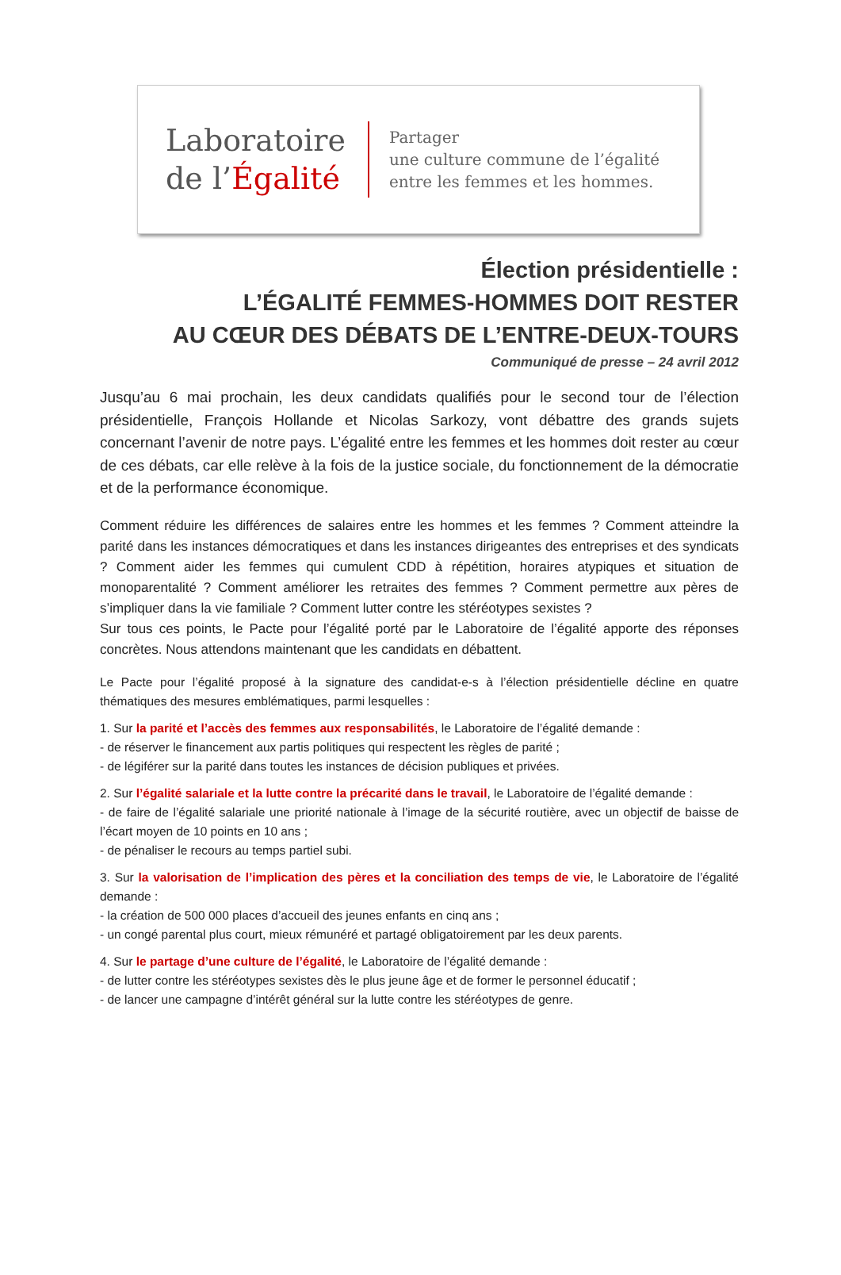Laboratoire
de l’Égalité
Partager
une culture commune de l’égalité
entre les femmes et les hommes.
Élection présidentielle :
L’ÉGALITÉ FEMMES-HOMMES DOIT RESTER
AU CŒUR DES DÉBATS DE L’ENTRE-DEUX-TOURS
Communiqué de presse – 24 avril 2012
Jusqu’au 6 mai prochain, les deux candidats qualifiés pour le second tour de l’élection présidentielle, François Hollande et Nicolas Sarkozy, vont débattre des grands sujets concernant l’avenir de notre pays. L’égalité entre les femmes et les hommes doit rester au cœur de ces débats, car elle relève à la fois de la justice sociale, du fonctionnement de la démocratie et de la performance économique.
Comment réduire les différences de salaires entre les hommes et les femmes ? Comment atteindre la parité dans les instances démocratiques et dans les instances dirigeantes des entreprises et des syndicats ? Comment aider les femmes qui cumulent CDD à répétition, horaires atypiques et situation de monoparentalité ? Comment améliorer les retraites des femmes ? Comment permettre aux pères de s’impliquer dans la vie familiale ? Comment lutter contre les stéréotypes sexistes ?
Sur tous ces points, le Pacte pour l’égalité porté par le Laboratoire de l’égalité apporte des réponses concrètes. Nous attendons maintenant que les candidats en débattent.
Le Pacte pour l’égalité proposé à la signature des candidat-e-s à l’élection présidentielle décline en quatre thématiques des mesures emblématiques, parmi lesquelles :
1. Sur la parité et l’accès des femmes aux responsabilités, le Laboratoire de l’égalité demande :
- de réserver le financement aux partis politiques qui respectent les règles de parité ;
- de légiférer sur la parité dans toutes les instances de décision publiques et privées.
2. Sur l’égalité salariale et la lutte contre la précarité dans le travail, le Laboratoire de l’égalité demande :
- de faire de l’égalité salariale une priorité nationale à l’image de la sécurité routière, avec un objectif de baisse de l’écart moyen de 10 points en 10 ans ;
- de pénaliser le recours au temps partiel subi.
3. Sur la valorisation de l’implication des pères et la conciliation des temps de vie, le Laboratoire de l’égalité demande :
- la création de 500 000 places d’accueil des jeunes enfants en cinq ans ;
- un congé parental plus court, mieux rémunéré et partagé obligatoirement par les deux parents.
4. Sur le partage d’une culture de l’égalité, le Laboratoire de l’égalité demande :
- de lutter contre les stéréotypes sexistes dès le plus jeune âge et de former le personnel éducatif ;
- de lancer une campagne d’intérêt général sur la lutte contre les stéréotypes de genre.